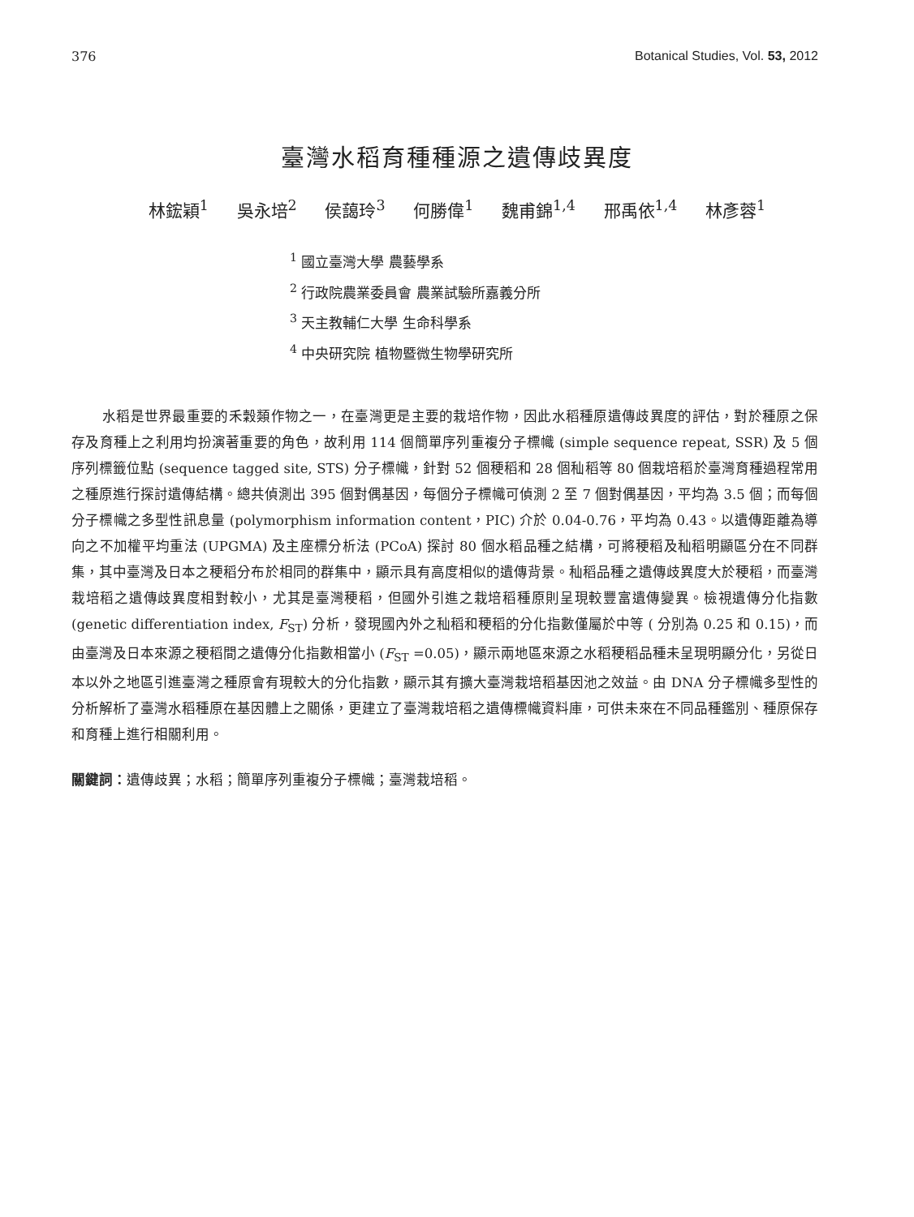376 Botanical Studies, Vol. 53, 2012
臺灣水稻育種種源之遺傳歧異度
林鋐穎<sup>1</sup> 吳永培<sup>2</sup> 侯藹玲<sup>3</sup> 何勝偉<sup>1</sup> 魏甫錦<sup>1,4</sup> 邢禹依<sup>1,4</sup> 林彥蓉<sup>1</sup>
<sup>1</sup> 國立臺灣大學 農藝學系
<sup>2</sup> 行政院農業委員會 農業試驗所嘉義分所
<sup>3</sup> 天主教輔仁大學 生命科學系
<sup>4</sup> 中央研究院 植物暨微生物學研究所
水稻是世界最重要的禾穀類作物之一，在臺灣更是主要的栽培作物，因此水稻種原遺傳歧異度的評估，對於種原之保存及育種上之利用均扮演著重要的角色，故利用 114 個簡單序列重複分子標幟 (simple sequence repeat, SSR) 及 5 個序列標籤位點 (sequence tagged site, STS) 分子標幟，針對 52 個稉稻和 28 個秈稻等 80 個栽培稻於臺灣育種過程常用之種原進行探討遺傳結構。總共偵測出 395 個對偶基因，每個分子標幟可偵測 2 至 7 個對偶基因，平均為 3.5 個；而每個分子標幟之多型性訊息量 (polymorphism information content，PIC) 介於 0.04-0.76，平均為 0.43。以遺傳距離為導向之不加權平均重法 (UPGMA) 及主座標分析法 (PCoA) 探討 80 個水稻品種之結構，可將稉稻及秈稻明顯區分在不同群集，其中臺灣及日本之稉稻分布於相同的群集中，顯示具有高度相似的遺傳背景。秈稻品種之遺傳歧異度大於稉稻，而臺灣栽培稻之遺傳歧異度相對較小，尤其是臺灣稉稻，但國外引進之栽培稻種原則呈現較豐富遺傳變異。檢視遺傳分化指數 (genetic differentiation index, F<sub>ST</sub>) 分析，發現國內外之秈稻和稉稻的分化指數僅屬於中等 ( 分別為 0.25 和 0.15)，而由臺灣及日本來源之稉稻間之遺傳分化指數相當小 (F<sub>ST</sub> =0.05)，顯示兩地區來源之水稻稉稻品種未呈現明顯分化，另從日本以外之地區引進臺灣之種原會有現較大的分化指數，顯示其有擴大臺灣栽培稻基因池之效益。由 DNA 分子標幟多型性的分析解析了臺灣水稻種原在基因體上之關係，更建立了臺灣栽培稻之遺傳標幟資料庫，可供未來在不同品種鑑別、種原保存和育種上進行相關利用。
關鍵詞：遺傳歧異；水稻；簡單序列重複分子標幟；臺灣栽培稻。